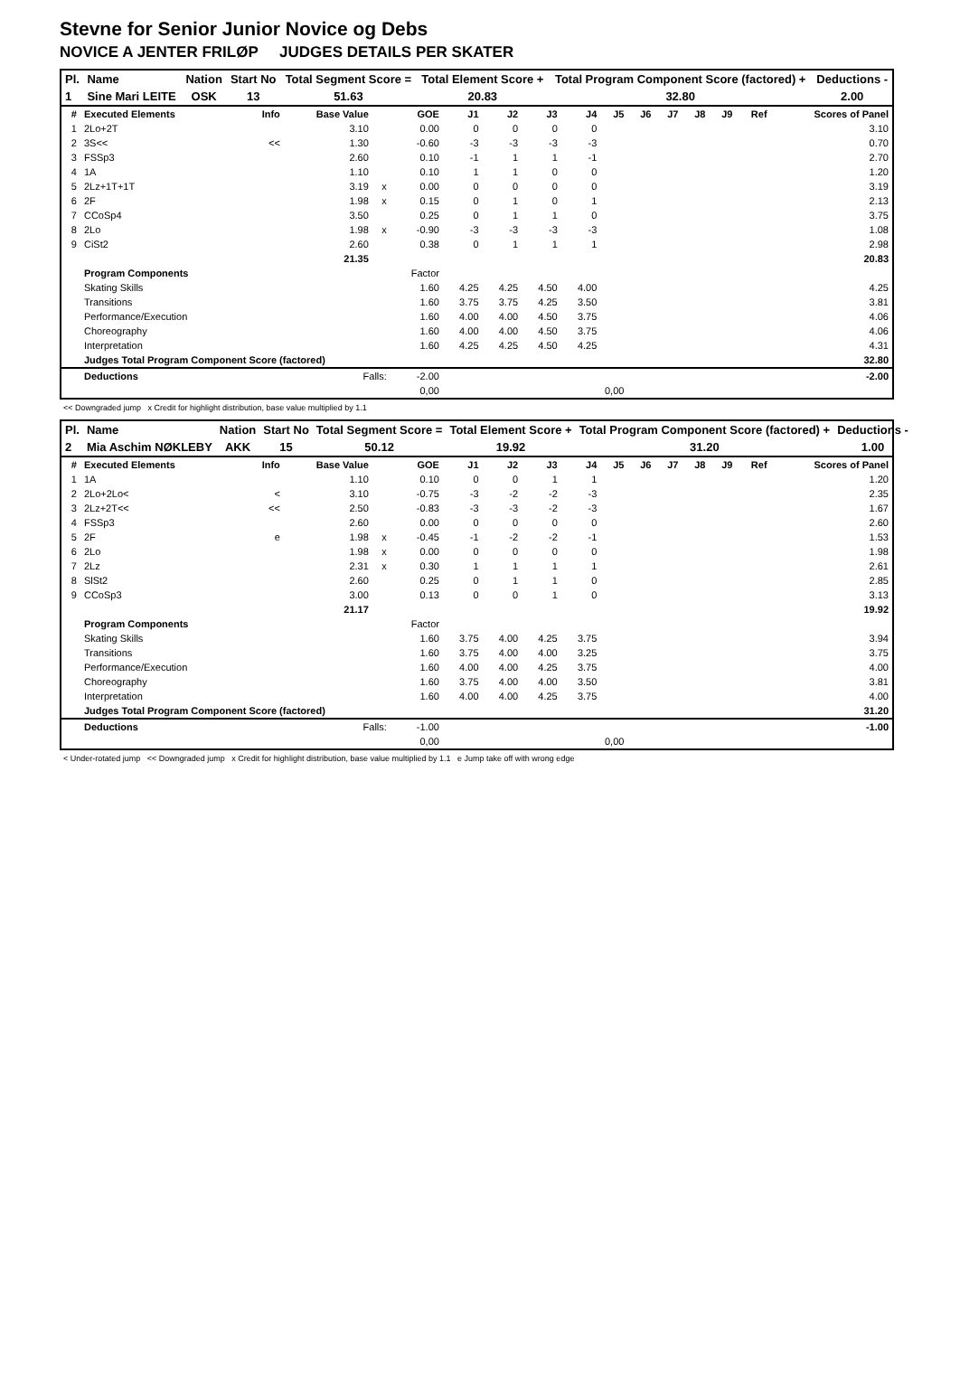Stevne for Senior Junior Novice og Debs
NOVICE A JENTER FRILØP JUDGES DETAILS PER SKATER
| Pl. | Name | Nation | Start No | Total Segment Score = | Total Element Score + | Total Program Component Score (factored) + | Deductions - |
| 1 | Sine Mari LEITE | OSK | 13 | 51.63 | 20.83 | 32.80 | 2.00 |
| # | Executed Elements | Info | Base Value | | GOE | J1 | J2 | J3 | J4 | J5 | J6 | J7 | J8 | J9 | Ref | Scores of Panel |
| --- | --- | --- | --- | --- | --- | --- | --- | --- | --- | --- | --- | --- | --- | --- | --- | --- |
| 1 | 2Lo+2T | | 3.10 | | 0.00 | 0 | 0 | 0 | 0 | | | | | | | 3.10 |
| 2 | 3S<< | << | 1.30 | | -0.60 | -3 | -3 | -3 | -3 | | | | | | | 0.70 |
| 3 | FSSp3 | | 2.60 | | 0.10 | -1 | 1 | 1 | -1 | | | | | | | 2.70 |
| 4 | 1A | | 1.10 | | 0.10 | 1 | 1 | 0 | 0 | | | | | | | 1.20 |
| 5 | 2Lz+1T+1T | | 3.19 | x | 0.00 | 0 | 0 | 0 | 0 | | | | | | | 3.19 |
| 6 | 2F | | 1.98 | x | 0.15 | 0 | 1 | 0 | 1 | | | | | | | 2.13 |
| 7 | CCoSp4 | | 3.50 | | 0.25 | 0 | 1 | 1 | 0 | | | | | | | 3.75 |
| 8 | 2Lo | | 1.98 | x | -0.90 | -3 | -3 | -3 | -3 | | | | | | | 1.08 |
| 9 | CiSt2 | | 2.60 | | 0.38 | 0 | 1 | 1 | 1 | | | | | | | 2.98 |
| | | | 21.35 | | | | | | | | | | | | | 20.83 |
| | Program Components | | | | Factor | | | | | | | | | | | |
| | Skating Skills | | | | 1.60 | 4.25 | 4.25 | 4.50 | 4.00 | | | | | | | 4.25 |
| | Transitions | | | | 1.60 | 3.75 | 3.75 | 4.25 | 3.50 | | | | | | | 3.81 |
| | Performance/Execution | | | | 1.60 | 4.00 | 4.00 | 4.50 | 3.75 | | | | | | | 4.06 |
| | Choreography | | | | 1.60 | 4.00 | 4.00 | 4.50 | 3.75 | | | | | | | 4.06 |
| | Interpretation | | | | 1.60 | 4.25 | 4.25 | 4.50 | 4.25 | | | | | | | 4.31 |
| | Judges Total Program Component Score (factored) | | | | | | | | | | | | | | | 32.80 |
| | Deductions | Falls: | | | -2.00 | | | | | | | | | | | -2.00 |
| 0,00 | | | | | | 0,00 | | | | | | | | | | |
<< Downgraded jump x Credit for highlight distribution, base value multiplied by 1.1
| Pl. | Name | Nation | Start No | Total Segment Score = | Total Element Score + | Total Program Component Score (factored) + | Deductions - |
| 2 | Mia Aschim NØKLEBY | AKK | 15 | 50.12 | 19.92 | 31.20 | 1.00 |
| # | Executed Elements | Info | Base Value | | GOE | J1 | J2 | J3 | J4 | J5 | J6 | J7 | J8 | J9 | Ref | Scores of Panel |
| --- | --- | --- | --- | --- | --- | --- | --- | --- | --- | --- | --- | --- | --- | --- | --- | --- |
| 1 | 1A | | 1.10 | | 0.10 | 0 | 0 | 1 | 1 | | | | | | | 1.20 |
| 2 | 2Lo+2Lo< | < | 3.10 | | -0.75 | -3 | -2 | -2 | -3 | | | | | | | 2.35 |
| 3 | 2Lz+2T<< | << | 2.50 | | -0.83 | -3 | -3 | -2 | -3 | | | | | | | 1.67 |
| 4 | FSSp3 | | 2.60 | | 0.00 | 0 | 0 | 0 | 0 | | | | | | | 2.60 |
| 5 | 2F | e | 1.98 | x | -0.45 | -1 | -2 | -2 | -1 | | | | | | | 1.53 |
| 6 | 2Lo | | 1.98 | x | 0.00 | 0 | 0 | 0 | 0 | | | | | | | 1.98 |
| 7 | 2Lz | | 2.31 | x | 0.30 | 1 | 1 | 1 | 1 | | | | | | | 2.61 |
| 8 | SlSt2 | | 2.60 | | 0.25 | 0 | 1 | 1 | 0 | | | | | | | 2.85 |
| 9 | CCoSp3 | | 3.00 | | 0.13 | 0 | 0 | 1 | 0 | | | | | | | 3.13 |
| | | | 21.17 | | | | | | | | | | | | | 19.92 |
| | Program Components | | | | Factor | | | | | | | | | | | |
| | Skating Skills | | | | 1.60 | 3.75 | 4.00 | 4.25 | 3.75 | | | | | | | 3.94 |
| | Transitions | | | | 1.60 | 3.75 | 4.00 | 4.00 | 3.25 | | | | | | | 3.75 |
| | Performance/Execution | | | | 1.60 | 4.00 | 4.00 | 4.25 | 3.75 | | | | | | | 4.00 |
| | Choreography | | | | 1.60 | 3.75 | 4.00 | 4.00 | 3.50 | | | | | | | 3.81 |
| | Interpretation | | | | 1.60 | 4.00 | 4.00 | 4.25 | 3.75 | | | | | | | 4.00 |
| | Judges Total Program Component Score (factored) | | | | | | | | | | | | | | | 31.20 |
| | Deductions | Falls: | | | -1.00 | | | | | | | | | | | -1.00 |
| 0,00 | | | | | | 0,00 | | | | | | | | | | |
< Under-rotated jump << Downgraded jump x Credit for highlight distribution, base value multiplied by 1.1 e Jump take off with wrong edge